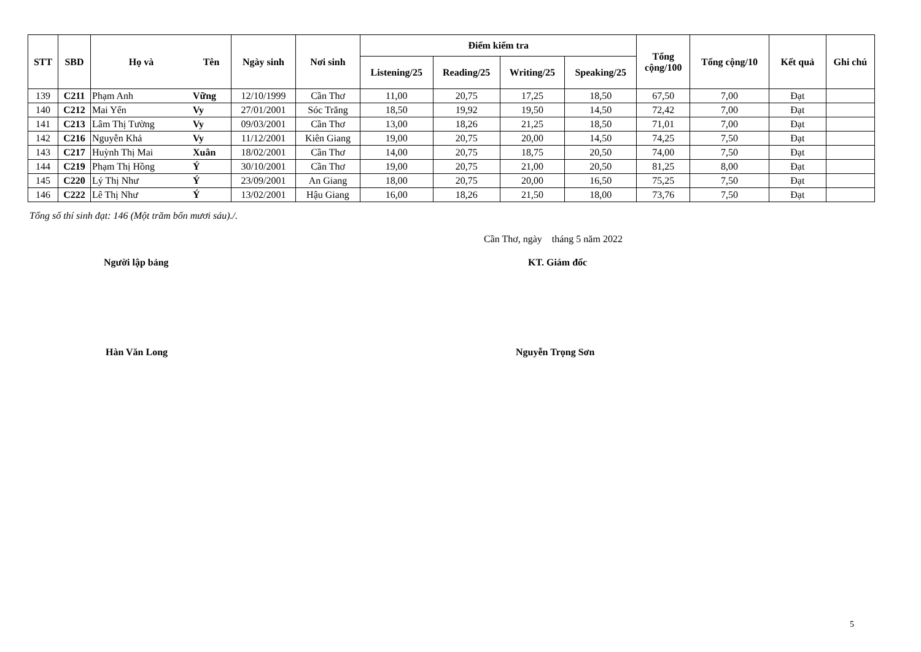| STT | SBD | Họ và | Tên | Ngày sinh | Nơi sinh | Điểm kiểm tra | | | | Tổng cộng/100 | Tổng cộng/10 | Kết quả | Ghi chú |
| --- | --- | --- | --- | --- | --- | --- | --- | --- | --- | --- | --- | --- | --- |
| | | | | | | Listening/25 | Reading/25 | Writing/25 | Speaking/25 | | | | |
| 139 | C211 | Phạm Anh | Vững | 12/10/1999 | Cần Thơ | 11,00 | 20,75 | 17,25 | 18,50 | 67,50 | 7,00 | Đạt | |
| 140 | C212 | Mai Yến | Vy | 27/01/2001 | Sóc Trăng | 18,50 | 19,92 | 19,50 | 14,50 | 72,42 | 7,00 | Đạt | |
| 141 | C213 | Lâm Thị Tường | Vy | 09/03/2001 | Cần Thơ | 13,00 | 18,26 | 21,25 | 18,50 | 71,01 | 7,00 | Đạt | |
| 142 | C216 | Nguyễn Khả | Vy | 11/12/2001 | Kiên Giang | 19,00 | 20,75 | 20,00 | 14,50 | 74,25 | 7,50 | Đạt | |
| 143 | C217 | Huỳnh Thị Mai | Xuân | 18/02/2001 | Cần Thơ | 14,00 | 20,75 | 18,75 | 20,50 | 74,00 | 7,50 | Đạt | |
| 144 | C219 | Phạm Thị Hồng | Ý | 30/10/2001 | Cần Thơ | 19,00 | 20,75 | 21,00 | 20,50 | 81,25 | 8,00 | Đạt | |
| 145 | C220 | Lý Thị Như | Ý | 23/09/2001 | An Giang | 18,00 | 20,75 | 20,00 | 16,50 | 75,25 | 7,50 | Đạt | |
| 146 | C222 | Lê Thị Như | Ý | 13/02/2001 | Hậu Giang | 16,00 | 18,26 | 21,50 | 18,00 | 73,76 | 7,50 | Đạt | |
Tổng số thí sinh đạt: 146 (Một trăm bốn mươi sáu)./.
Cần Thơ, ngày tháng 5 năm 2022
Người lập bảng KT. Giám đốc
Hàn Văn Long Nguyễn Trọng Sơn
5